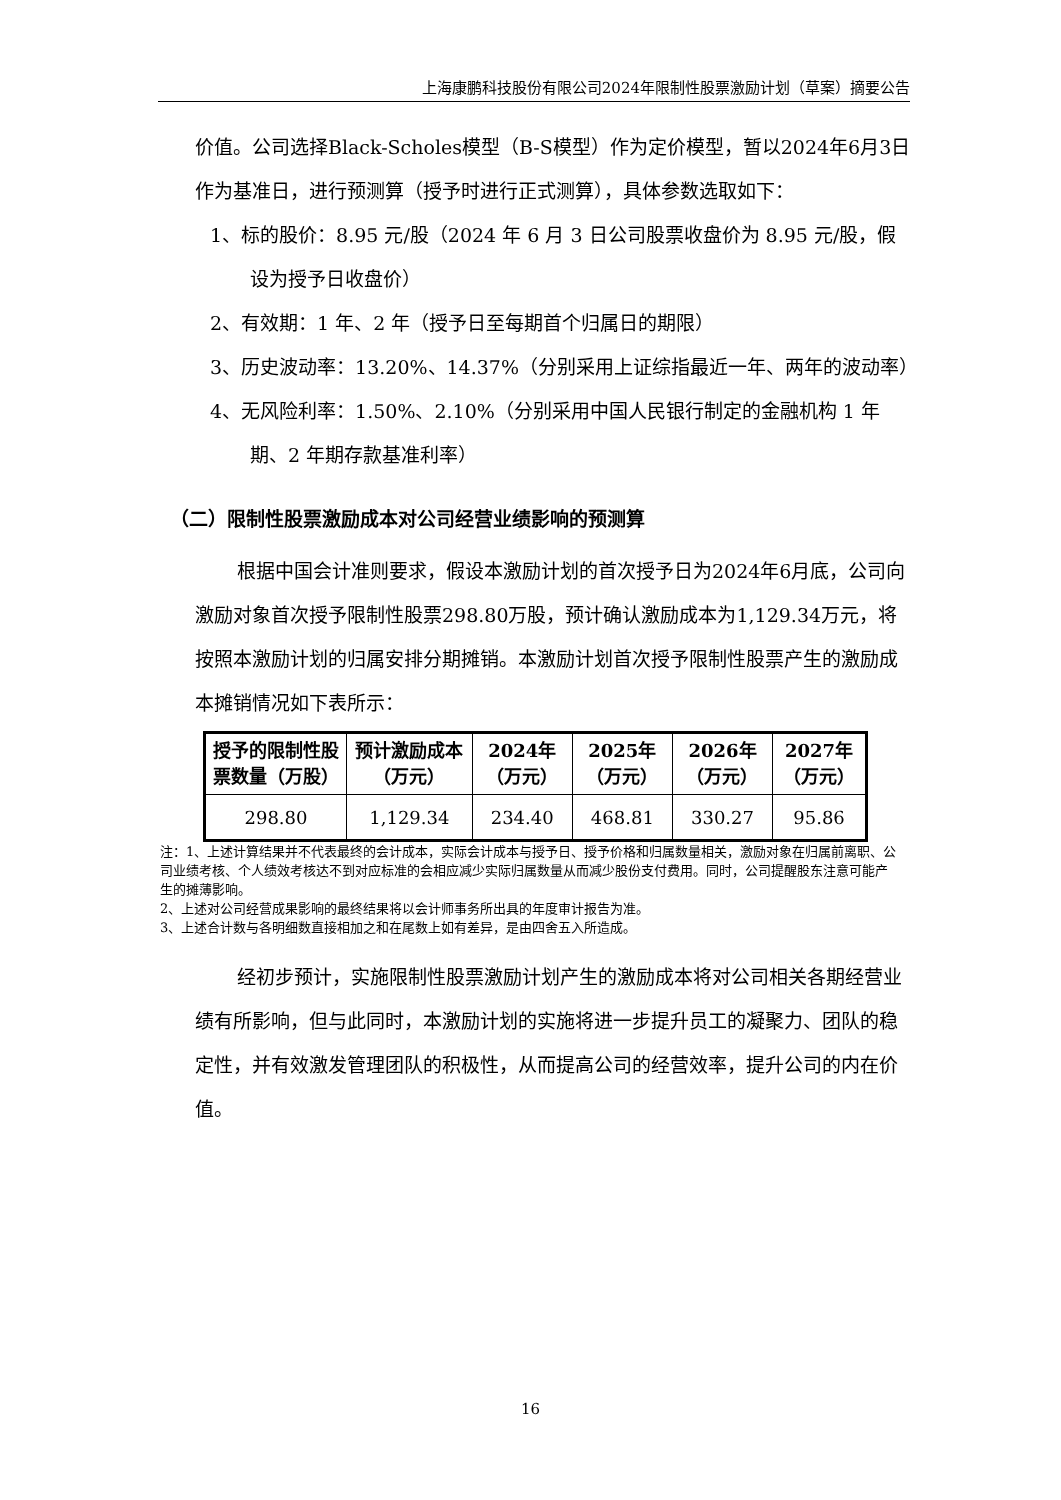上海康鹏科技股份有限公司2024年限制性股票激励计划（草案）摘要公告
价值。公司选择Black-Scholes模型（B-S模型）作为定价模型，暂以2024年6月3日作为基准日，进行预测算（授予时进行正式测算），具体参数选取如下：
1、标的股价：8.95 元/股（2024 年 6 月 3 日公司股票收盘价为 8.95 元/股，假设为授予日收盘价）
2、有效期：1 年、2 年（授予日至每期首个归属日的期限）
3、历史波动率：13.20%、14.37%（分别采用上证综指最近一年、两年的波动率）
4、无风险利率：1.50%、2.10%（分别采用中国人民银行制定的金融机构 1 年期、2 年期存款基准利率）
（二）限制性股票激励成本对公司经营业绩影响的预测算
根据中国会计准则要求，假设本激励计划的首次授予日为2024年6月底，公司向激励对象首次授予限制性股票298.80万股，预计确认激励成本为1,129.34万元，将按照本激励计划的归属安排分期摊销。本激励计划首次授予限制性股票产生的激励成本摊销情况如下表所示：
| 授予的限制性股票数量（万股） | 预计激励成本（万元） | 2024年（万元） | 2025年（万元） | 2026年（万元） | 2027年（万元） |
| --- | --- | --- | --- | --- | --- |
| 298.80 | 1,129.34 | 234.40 | 468.81 | 330.27 | 95.86 |
注：1、上述计算结果并不代表最终的会计成本，实际会计成本与授予日、授予价格和归属数量相关，激励对象在归属前离职、公司业绩考核、个人绩效考核达不到对应标准的会相应减少实际归属数量从而减少股份支付费用。同时，公司提醒股东注意可能产生的摊薄影响。
2、上述对公司经营成果影响的最终结果将以会计师事务所出具的年度审计报告为准。
3、上述合计数与各明细数直接相加之和在尾数上如有差异，是由四舍五入所造成。
经初步预计，实施限制性股票激励计划产生的激励成本将对公司相关各期经营业绩有所影响，但与此同时，本激励计划的实施将进一步提升员工的凝聚力、团队的稳定性，并有效激发管理团队的积极性，从而提高公司的经营效率，提升公司的内在价值。
16